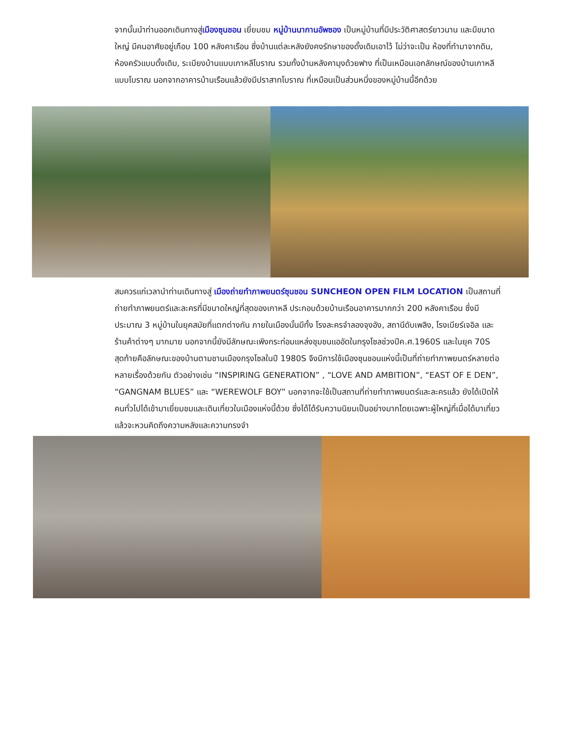จากนั้นนำท่านออกเดินทางสู่เมืองซุนชอน เยี่ยมชม หมู่บ้านนากานอัพซอง เป็นหมู่บ้านที่มีประวัติศาสตร์ยาวนาน และมีขนาดใหญ่ มีคนอาศัยอยู่เกือบ 100 หลังคาเรือน ซึ่งบ้านแต่ละหลังยังคงรักษาของดั้งเดิมเอาไว้ ไม่ว่าจะเป็น ห้องที่ทำมาจากดิน, ห้องครัวแบบดั้งเดิม, ระเบียงบ้านแบบเกาหลีโบราณ รวมทั้งบ้านหลังคามุงด้วยฟาง ที่เป็นเหมือนเอกลักษณ์ของบ้านเกาหลีแบบโบราณ นอกจากอาคารบ้านเรือนแล้วยังมีปราสาทโบราณ ที่เหมือนเป็นส่วนหนึ่งของหมู่บ้านนี้อีกด้วย
สมควรแก่เวลานำท่านเดินทางสู่ เมืองถ่ายทำภาพยนตร์ซุนชอน SUNCHEON OPEN FILM LOCATION เป็นสถานที่ถ่ายทำภาพยนตร์และละครที่มีขนาดใหญ่ที่สุดของเกาหลี ประกอบด้วยบ้านเรือนอาคารมากกว่า 200 หลังคาเรือน ซึ่งมีประมาณ 3 หมู่บ้านในยุคสมัยที่แตกต่างกัน ภายในเมืองนั้นมีทั้ง โรงละครจำลองจุงอัง, สถานีดับเพลิง, โรงเบียร์เจอิล และร้านค้าต่างๆ มากมาย นอกจากนี้ยังมีลักษณะเพิงกระท่อมแหล่งชุมชนแออัดในกรุงโซลช่วงปีค.ศ.1960S และในยุค 70S สุดท้ายคือลักษณะของบ้านตามชานเมืองกรุงโซลในปี 1980S จึงมีการใช้เมืองซุนชอนแห่งนี้เป็นที่ถ่ายทำภาพยนตร์หลายต่อหลายเรื่องด้วยกัน ตัวอย่างเช่น “INSPIRING GENERATION” , “LOVE AND AMBITION”, “EAST OF E DEN”, “GANGNAM BLUES” และ “WEREWOLF BOY” นอกจากจะใช้เป็นสถานที่ถ่ายทำภาพยนตร์และละครแล้ว ยังได้เปิดให้คนทั่วไปได้เข้ามาเยี่ยมชมและเดินเที่ยวในเมืองแห่งนี้ด้วย ซึ่งได้ได้รับความนิยมเป็นอย่างมากโดยเฉพาะผู้ใหญ่ที่เมื่อได้มาเที่ยวแล้วจะหวนคิดถึงความหลังและความทรงจำ